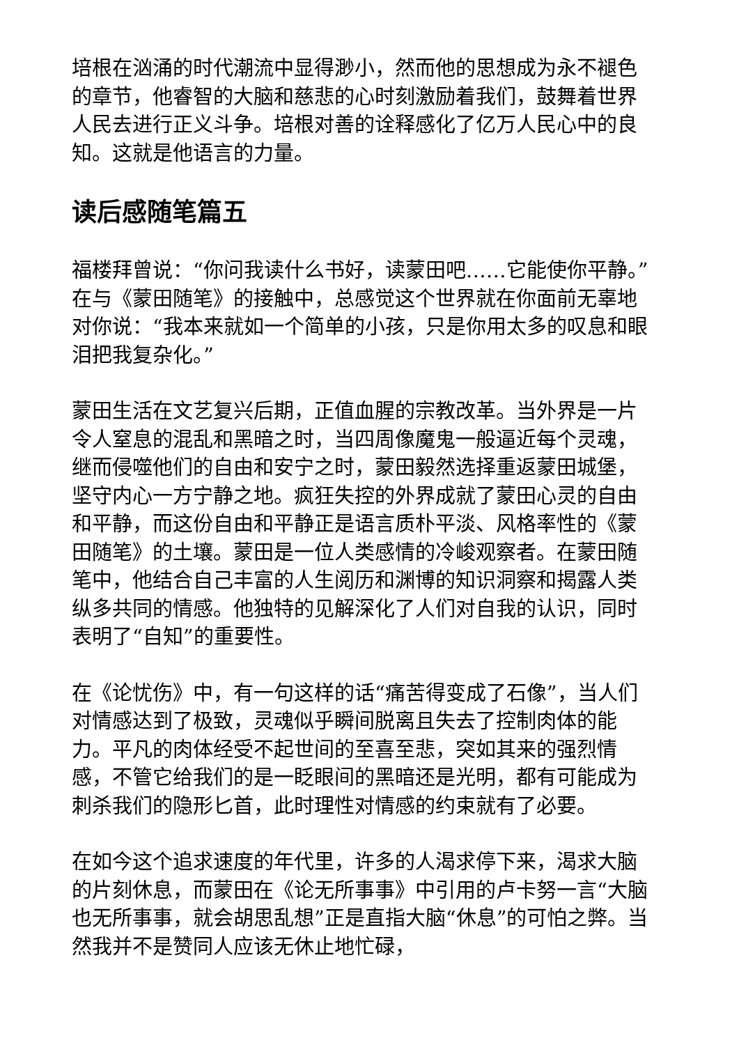培根在汹涌的时代潮流中显得渺小，然而他的思想成为永不褪色的章节，他睿智的大脑和慈悲的心时刻激励着我们，鼓舞着世界人民去进行正义斗争。培根对善的诠释感化了亿万人民心中的良知。这就是他语言的力量。
读后感随笔篇五
福楼拜曾说：“你问我读什么书好，读蒙田吧……它能使你平静。”在与《蒙田随笔》的接触中，总感觉这个世界就在你面前无辜地对你说：“我本来就如一个简单的小孩，只是你用太多的叹息和眼泪把我复杂化。”
蒙田生活在文艺复兴后期，正值血腥的宗教改革。当外界是一片令人窒息的混乱和黑暗之时，当四周像魔鬼一般逼近每个灵魂，继而侵噬他们的自由和安宁之时，蒙田毅然选择重返蒙田城堡，坚守内心一方宁静之地。疯狂失控的外界成就了蒙田心灵的自由和平静，而这份自由和平静正是语言质朴平淡、风格率性的《蒙田随笔》的土壤。蒙田是一位人类感情的冷峻观察者。在蒙田随笔中，他结合自己丰富的人生阅历和渊博的知识洞察和揭露人类纵多共同的情感。他独特的见解深化了人们对自我的认识，同时表明了“自知”的重要性。
在《论忧伤》中，有一句这样的话“痛苦得变成了石像”，当人们对情感达到了极致，灵魂似乎瞬间脱离且失去了控制肉体的能力。平凡的肉体经受不起世间的至喜至悲，突如其来的强烈情感，不管它给我们的是一眨眼间的黑暗还是光明，都有可能成为刺杀我们的隐形匕首，此时理性对情感的约束就有了必要。
在如今这个追求速度的年代里，许多的人渴求停下来，渴求大脑的片刻休息，而蒙田在《论无所事事》中引用的卢卡努一言“大脑也无所事事，就会胡思乱想”正是直指大脑“休息”的可怕之弊。当然我并不是赞同人应该无休止地忙碌，